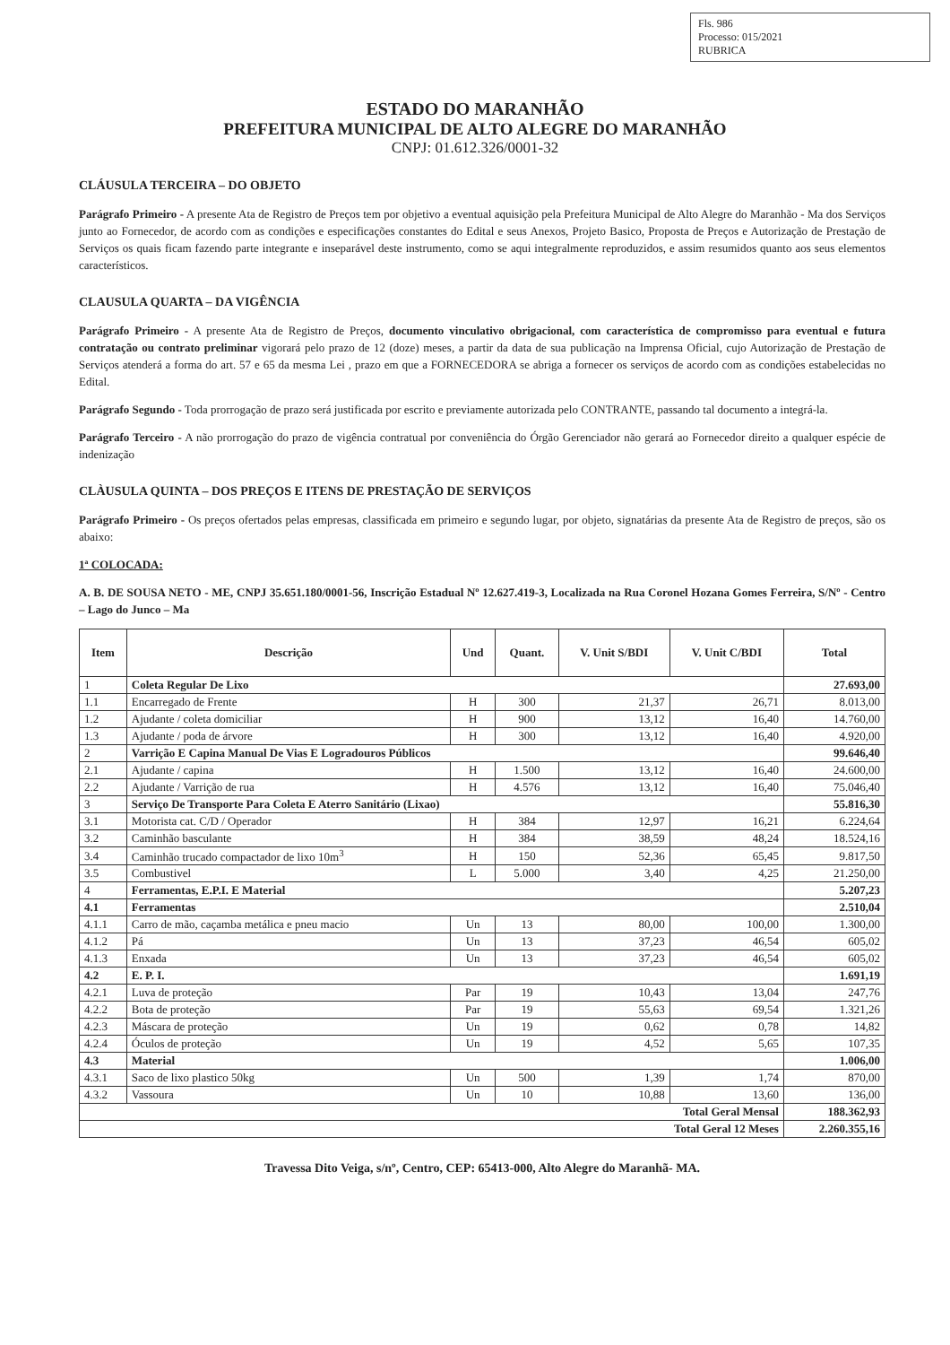Fls. 986
Processo: 015/2021
RUBRICA
ESTADO DO MARANHÃO
PREFEITURA MUNICIPAL DE ALTO ALEGRE DO MARANHÃO
CNPJ: 01.612.326/0001-32
CLÁUSULA TERCEIRA – DO OBJETO
Parágrafo Primeiro - A presente Ata de Registro de Preços tem por objetivo a eventual aquisição pela Prefeitura Municipal de Alto Alegre do Maranhão - Ma dos Serviços junto ao Fornecedor, de acordo com as condições e especificações constantes do Edital e seus Anexos, Projeto Basico, Proposta de Preços e Autorização de Prestação de Serviços os quais ficam fazendo parte integrante e inseparável deste instrumento, como se aqui integralmente reproduzidos, e assim resumidos quanto aos seus elementos característicos.
CLAUSULA QUARTA – DA VIGÊNCIA
Parágrafo Primeiro - A presente Ata de Registro de Preços, documento vinculativo obrigacional, com característica de compromisso para eventual e futura contratação ou contrato preliminar vigorará pelo prazo de 12 (doze) meses, a partir da data de sua publicação na Imprensa Oficial, cujo Autorização de Prestação de Serviços atenderá a forma do art. 57 e 65 da mesma Lei , prazo em que a FORNECEDORA se abriga a fornecer os serviços de acordo com as condições estabelecidas no Edital.
Parágrafo Segundo - Toda prorrogação de prazo será justificada por escrito e previamente autorizada pelo CONTRANTE, passando tal documento a integrá-la.
Parágrafo Terceiro - A não prorrogação do prazo de vigência contratual por conveniência do Órgão Gerenciador não gerará ao Fornecedor direito a qualquer espécie de indenização
CLÀUSULA QUINTA – DOS PREÇOS E ITENS DE PRESTAÇÃO DE SERVIÇOS
Parágrafo Primeiro - Os preços ofertados pelas empresas, classificada em primeiro e segundo lugar, por objeto, signatárias da presente Ata de Registro de preços, são os abaixo:
1ª COLOCADA:
A. B. DE SOUSA NETO - ME, CNPJ 35.651.180/0001-56, Inscrição Estadual Nº 12.627.419-3, Localizada na Rua Coronel Hozana Gomes Ferreira, S/Nº - Centro – Lago do Junco – Ma
| Item | Descrição | Und | Quant. | V. Unit S/BDI | V. Unit C/BDI | Total |
| --- | --- | --- | --- | --- | --- | --- |
| 1 | Coleta Regular De Lixo | | | | | 27.693,00 |
| 1.1 | Encarregado de Frente | H | 300 | 21,37 | 26,71 | 8.013,00 |
| 1.2 | Ajudante / coleta domiciliar | H | 900 | 13,12 | 16,40 | 14.760,00 |
| 1.3 | Ajudante / poda de árvore | H | 300 | 13,12 | 16,40 | 4.920,00 |
| 2 | Varrição E Capina Manual De Vias E Logradouros Públicos | | | | | 99.646,40 |
| 2.1 | Ajudante / capina | H | 1.500 | 13,12 | 16,40 | 24.600,00 |
| 2.2 | Ajudante / Varrição de rua | H | 4.576 | 13,12 | 16,40 | 75.046,40 |
| 3 | Serviço De Transporte Para Coleta E Aterro Sanitário (Lixao) | | | | | 55.816,30 |
| 3.1 | Motorista cat. C/D / Operador | H | 384 | 12,97 | 16,21 | 6.224,64 |
| 3.2 | Caminhão basculante | H | 384 | 38,59 | 48,24 | 18.524,16 |
| 3.4 | Caminhão trucado compactador de lixo 10m<sup>3</sup> | H | 150 | 52,36 | 65,45 | 9.817,50 |
| 3.5 | Combustivel | L | 5.000 | 3,40 | 4,25 | 21.250,00 |
| 4 | Ferramentas, E.P.I. E Material | | | | | 5.207,23 |
| 4.1 | Ferramentas | | | | | 2.510,04 |
| 4.1.1 | Carro de mão, caçamba metálica e pneu macio | Un | 13 | 80,00 | 100,00 | 1.300,00 |
| 4.1.2 | Pá | Un | 13 | 37,23 | 46,54 | 605,02 |
| 4.1.3 | Enxada | Un | 13 | 37,23 | 46,54 | 605,02 |
| 4.2 | E. P. I. | | | | | 1.691,19 |
| 4.2.1 | Luva de proteção | Par | 19 | 10,43 | 13,04 | 247,76 |
| 4.2.2 | Bota de proteção | Par | 19 | 55,63 | 69,54 | 1.321,26 |
| 4.2.3 | Máscara de proteção | Un | 19 | 0,62 | 0,78 | 14,82 |
| 4.2.4 | Óculos de proteção | Un | 19 | 4,52 | 5,65 | 107,35 |
| 4.3 | Material | | | | | 1.006,00 |
| 4.3.1 | Saco de lixo plastico 50kg | Un | 500 | 1,39 | 1,74 | 870,00 |
| 4.3.2 | Vassoura | Un | 10 | 10,88 | 13,60 | 136,00 |
| Total Geral Mensal | | | | | | 188.362,93 |
| Total Geral 12 Meses | | | | | | 2.260.355,16 |
Travessa Dito Veiga, s/nº, Centro, CEP: 65413-000, Alto Alegre do Maranhã- MA.